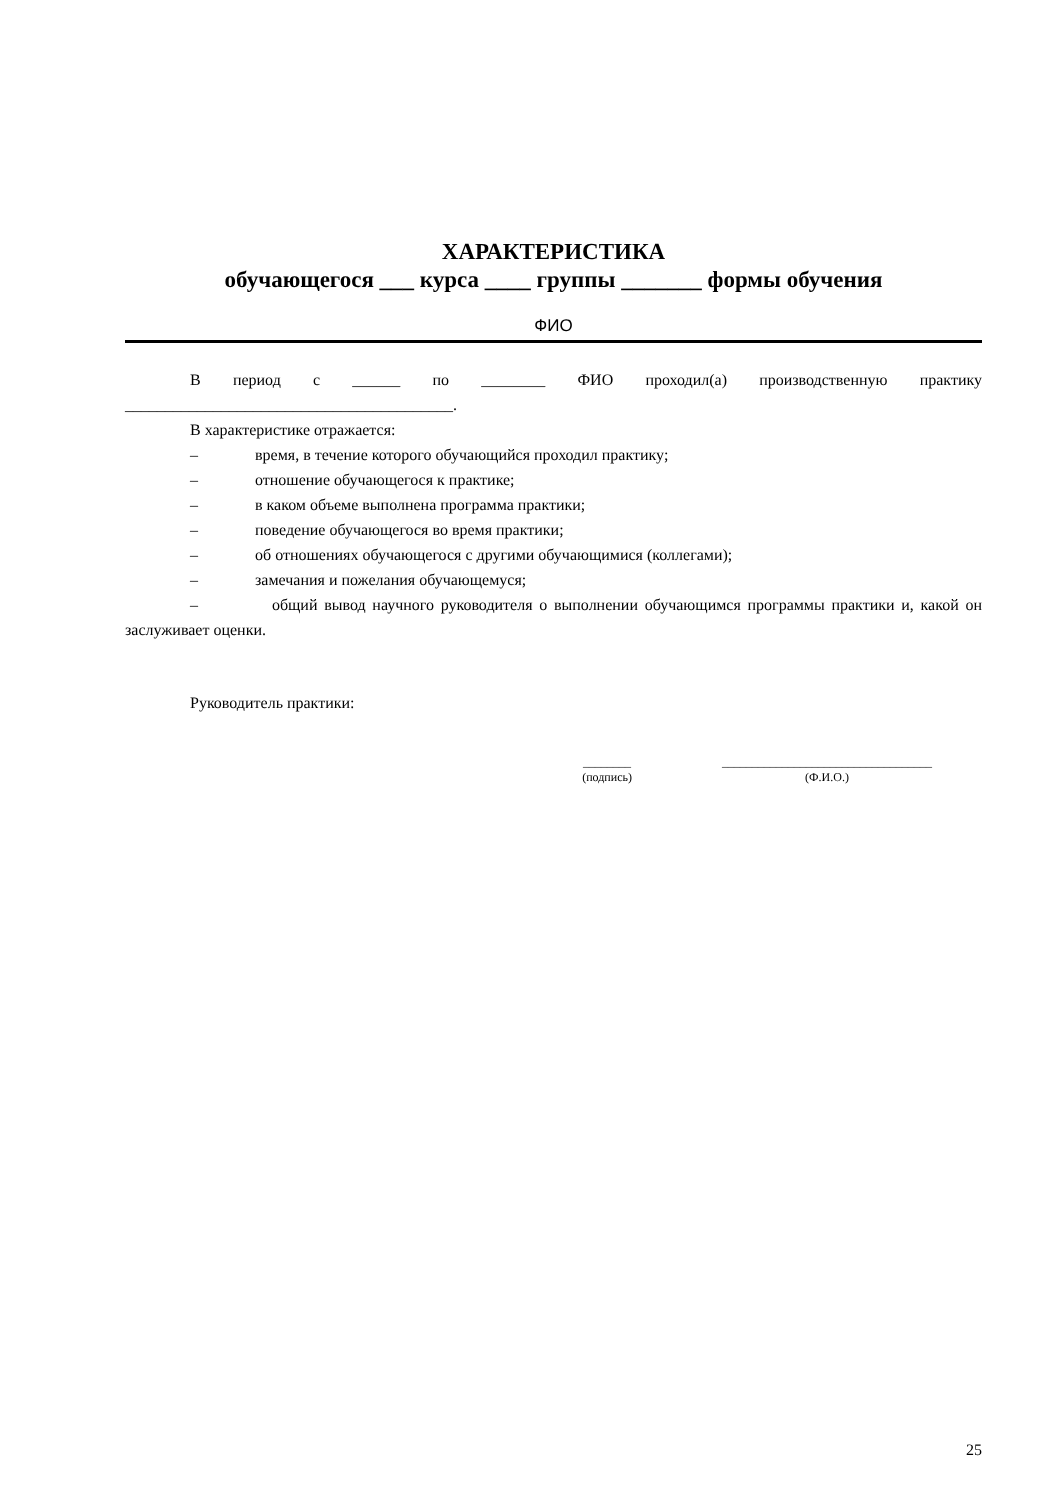ХАРАКТЕРИСТИКА
обучающегося ___ курса ____ группы _______ формы обучения
ФИО
В период с ______ по ________ ФИО проходил(а) производственную практику
_________________________________________.
В характеристике отражается:
– время, в течение которого обучающийся проходил практику;
– отношение обучающегося к практике;
– в каком объеме выполнена программа практики;
– поведение обучающегося во время практики;
– об отношениях обучающегося с другими обучающимися (коллегами);
– замечания и пожелания обучающемуся;
– общий вывод научного руководителя о выполнении обучающимся программы практики и, какой он заслуживает оценки.
Руководитель практики:
________
(подпись)
___________________________________
(Ф.И.О.)
25